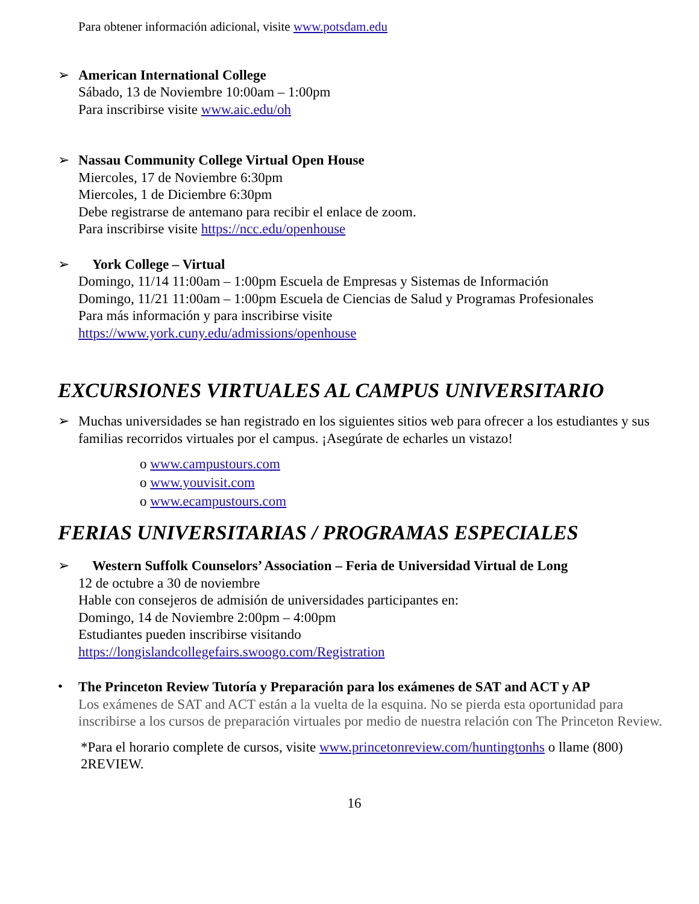Para obtener información adicional, visite www.potsdam.edu
➢
American International College
Sábado, 13 de Noviembre 10:00am – 1:00pm
Para inscribirse visite www.aic.edu/oh
➢
Nassau Community College Virtual Open House
Miercoles, 17 de Noviembre 6:30pm
Miercoles, 1 de Diciembre 6:30pm
Debe registrarse de antemano para recibir el enlace de zoom.
Para inscribirse visite https://ncc.edu/openhouse
➢
York College – Virtual
Domingo, 11/14 11:00am – 1:00pm Escuela de Empresas y Sistemas de Información
Domingo, 11/21 11:00am – 1:00pm Escuela de Ciencias de Salud y Programas Profesionales
Para más información y para inscribirse visite
https://www.york.cuny.edu/admissions/openhouse
EXCURSIONES VIRTUALES AL CAMPUS UNIVERSITARIO
➢
Muchas universidades se han registrado en los siguientes sitios web para ofrecer a los estudiantes y sus familias recorridos virtuales por el campus. ¡Asegúrate de echarles un vistazo!
o www.campustours.com
o www.youvisit.com
o www.ecampustours.com
FERIAS UNIVERSITARIAS / PROGRAMAS ESPECIALES
➢
Western Suffolk Counselors’ Association – Feria de Universidad Virtual de Long
12 de octubre a 30 de noviembre
Hable con consejeros de admisión de universidades participantes en:
Domingo, 14 de Noviembre 2:00pm – 4:00pm
Estudiantes pueden inscribirse visitando
https://longislandcollegefairs.swoogo.com/Registration
•
The Princeton Review Tutoría y Preparación para los exámenes de SAT and ACT y AP
Los exámenes de SAT and ACT están a la vuelta de la esquina. No se pierda esta oportunidad para inscribirse a los cursos de preparación virtuales por medio de nuestra relación con The Princeton Review.
*Para el horario complete de cursos, visite www.princetonreview.com/huntingtonhs o llame (800) 2REVIEW.
16